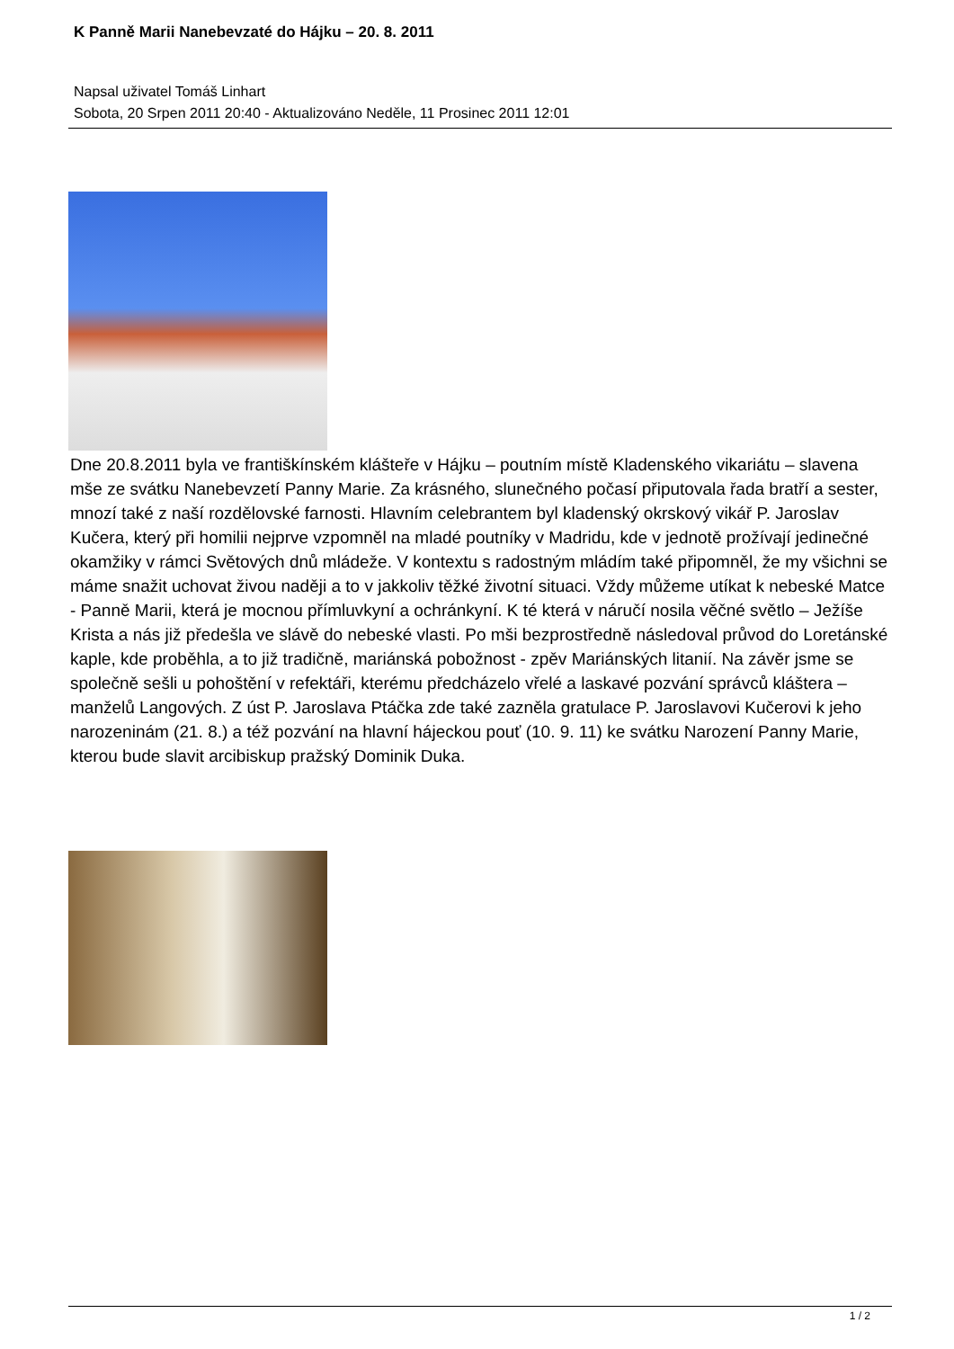K Panně Marii Nanebevzaté do Hájku – 20. 8. 2011
Napsal uživatel Tomáš Linhart
Sobota, 20 Srpen 2011 20:40 - Aktualizováno Neděle, 11 Prosinec 2011 12:01
Dne 20.8.2011 byla ve františkínském klášteře v Hájku – poutním místě Kladenského vikariátu – slavena mše ze svátku Nanebevzetí Panny Marie. Za krásného, slunečného počasí připutovala řada bratří a sester, mnozí také z naší rozdělovské farnosti. Hlavním celebrantem byl kladenský okrskový vikář P. Jaroslav Kučera, který při homilii nejprve vzpomněl na mladé poutníky v Madridu, kde v jednotě prožívají jedinečné okamžiky v rámci Světových dnů mládeže. V kontextu s radostným mládím také připomněl, že my všichni se máme snažit uchovat živou naději a to v jakkoliv těžké životní situaci. Vždy můžeme utíkat k nebeské Matce - Panně Marii, která je mocnou přímluvkyní a ochránkyní. K té která v náručí nosila věčné světlo – Ježíše Krista a nás již předešla ve slávě do nebeské vlasti. Po mši bezprostředně následoval průvod do Loretánské kaple, kde proběhla, a to již tradičně, mariánská pobožnost - zpěv Mariánských litanií. Na závěr jsme se společně sešli u pohoštění v refektáři, kterému předcházelo vřelé a laskavé pozvání správců kláštera – manželů Langových. Z úst P. Jaroslava Ptáčka zde také zazněla gratulace P. Jaroslavovi Kučerovi k jeho narozeninám (21. 8.) a též pozvání na hlavní hájeckou pouť (10. 9. 11) ke svátku Narození Panny Marie, kterou bude slavit arcibiskup pražský Dominik Duka.
1 / 2